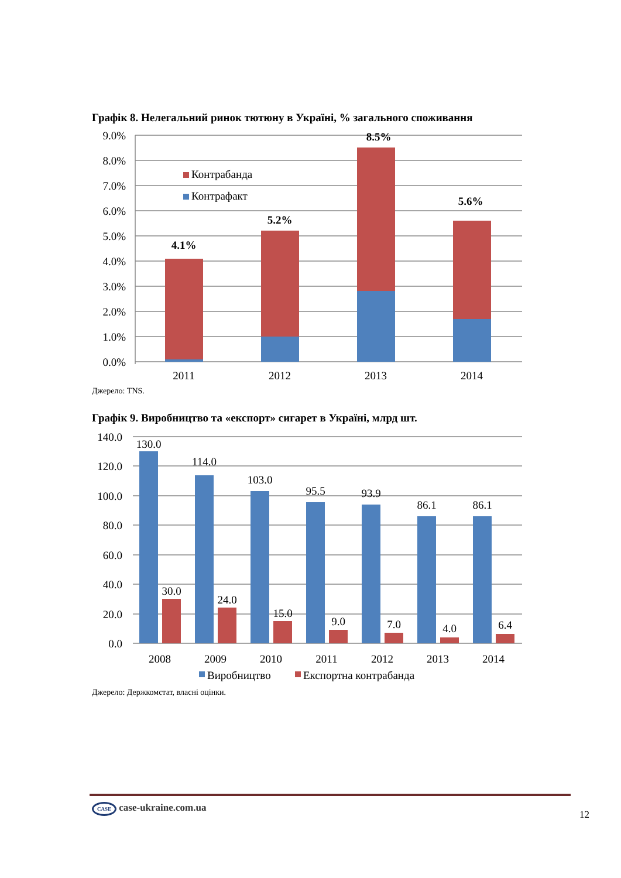Графік 8. Нелегальний ринок тютюну в Україні, % загального споживання
9.0%
8.0%
7.0%
6.0%
5.0%
4.0%
3.0%
2.0%
1.0%
0.0%
4.1%
5.2%
8.5%
5.6%
2011
2012
2013
2014
Контрабанда
Контрафакт
Джерело: TNS.
Графік 9. Виробництво та «експорт» сигарет в Україні, млрд шт.
140.0
120.0
100.0
80.0
60.0
40.0
20.0
0.0
130.0
114.0
103.0
95.5
93.9
86.1
86.1
30.0
24.0
15.0
9.0
7.0
4.0
6.4
2008
2009
2010
2011
2012
2013
2014
Виробництво
Експортна контрабанда
Джерело: Держкомстат, власні оцінки.
CASE case-ukraine.com.ua
12